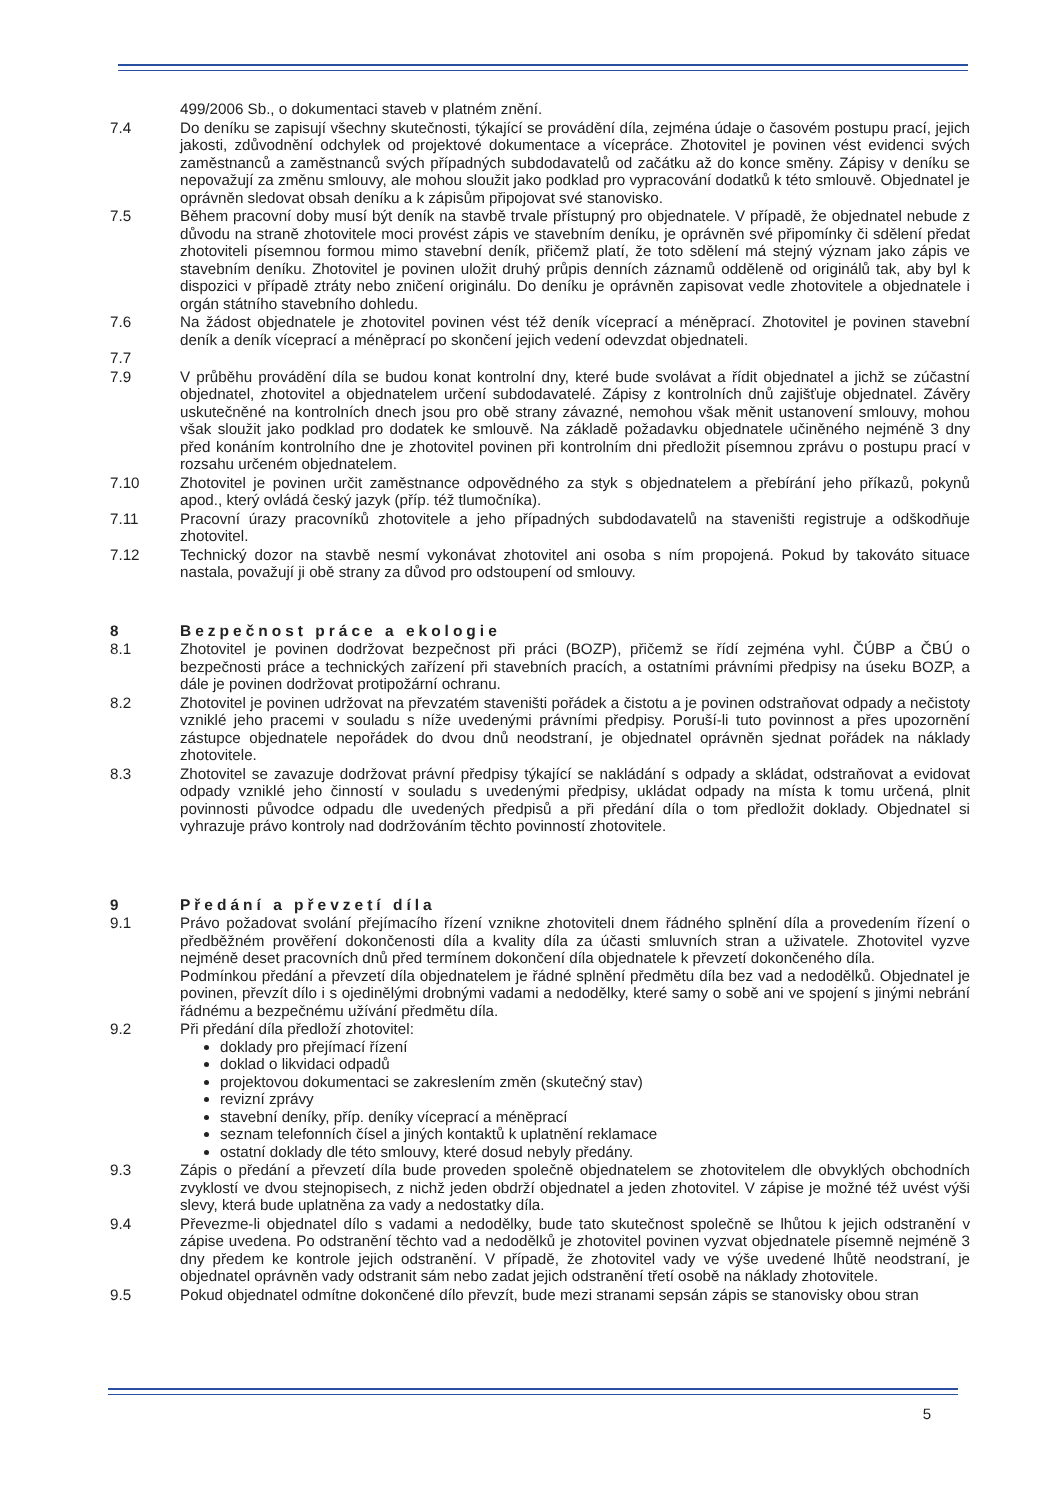499/2006 Sb., o dokumentaci staveb v platném znění.
7.4 Do deníku se zapisují všechny skutečnosti, týkající se provádění díla, zejména údaje o časovém postupu prací, jejich jakosti, zdůvodnění odchylek od projektové dokumentace a vícepráce. Zhotovitel je povinen vést evidenci svých zaměstnanců a zaměstnanců svých případných subdodavatelů od začátku až do konce směny. Zápisy v deníku se nepovažují za změnu smlouvy, ale mohou sloužit jako podklad pro vypracování dodatků k této smlouvě. Objednatel je oprávněn sledovat obsah deníku a k zápisům připojovat své stanovisko.
7.5 Během pracovní doby musí být deník na stavbě trvale přístupný pro objednatele. V případě, že objednatel nebude z důvodu na straně zhotovitele moci provést zápis ve stavebním deníku, je oprávněn své připomínky či sdělení předat zhotoviteli písemnou formou mimo stavební deník, přičemž platí, že toto sdělení má stejný význam jako zápis ve stavebním deníku. Zhotovitel je povinen uložit druhý průpis denních záznamů odděleně od originálů tak, aby byl k dispozici v případě ztráty nebo zničení originálu. Do deníku je oprávněn zapisovat vedle zhotovitele a objednatele i orgán státního stavebního dohledu.
7.6 Na žádost objednatele je zhotovitel povinen vést též deník víceprací a méněprací. Zhotovitel je povinen stavební deník a deník víceprací a méněprací po skončení jejich vedení odevzdat objednateli.
7.7
7.9 V průběhu provádění díla se budou konat kontrolní dny, které bude svolávat a řídit objednatel a jichž se zúčastní objednatel, zhotovitel a objednatelem určení subdodavatelé. Zápisy z kontrolních dnů zajišťuje objednatel. Závěry uskutečněné na kontrolních dnech jsou pro obě strany závazné, nemohou však měnit ustanovení smlouvy, mohou však sloužit jako podklad pro dodatek ke smlouvě. Na základě požadavku objednatele učiněného nejméně 3 dny před konáním kontrolního dne je zhotovitel povinen při kontrolním dni předložit písemnou zprávu o postupu prací v rozsahu určeném objednatelem.
7.10 Zhotovitel je povinen určit zaměstnance odpovědného za styk s objednatelem a přebírání jeho příkazů, pokynů apod., který ovládá český jazyk (příp. též tlumočníka).
7.11 Pracovní úrazy pracovníků zhotovitele a jeho případných subdodavatelů na staveništi registruje a odškodňuje zhotovitel.
7.12 Technický dozor na stavbě nesmí vykonávat zhotovitel ani osoba s ním propojená. Pokud by takováto situace nastala, považují ji obě strany za důvod pro odstoupení od smlouvy.
8 Bezpečnost práce a ekologie
8.1 Zhotovitel je povinen dodržovat bezpečnost při práci (BOZP), přičemž se řídí zejména vyhl. ČÚBP a ČBÚ o bezpečnosti práce a technických zařízení při stavebních pracích, a ostatními právními předpisy na úseku BOZP, a dále je povinen dodržovat protipožární ochranu.
8.2 Zhotovitel je povinen udržovat na převzatém staveništi pořádek a čistotu a je povinen odstraňovat odpady a nečistoty vzniklé jeho pracemi v souladu s níže uvedenými právními předpisy. Poruší-li tuto povinnost a přes upozornění zástupce objednatele nepořádek do dvou dnů neodstraní, je objednatel oprávněn sjednat pořádek na náklady zhotovitele.
8.3 Zhotovitel se zavazuje dodržovat právní předpisy týkající se nakládání s odpady a skládat, odstraňovat a evidovat odpady vzniklé jeho činností v souladu s uvedenými předpisy, ukládat odpady na místa k tomu určená, plnit povinnosti původce odpadu dle uvedených předpisů a při předání díla o tom předložit doklady. Objednatel si vyhrazuje právo kontroly nad dodržováním těchto povinností zhotovitele.
9 Předání a převzetí díla
9.1 Právo požadovat svolání přejímacího řízení vznikne zhotoviteli dnem řádného splnění díla a provedením řízení o předběžném prověření dokončenosti díla a kvality díla za účasti smluvních stran a uživatele. Zhotovitel vyzve nejméně deset pracovních dnů před termínem dokončení díla objednatele k převzetí dokončeného díla.
Podmínkou předání a převzetí díla objednatelem je řádné splnění předmětu díla bez vad a nedodělků. Objednatel je povinen, převzít dílo i s ojedinělými drobnými vadami a nedodělky, které samy o sobě ani ve spojení s jinými nebrání řádnému a bezpečnému užívání předmětu díla.
9.2 Při předání díla předloží zhotovitel:
doklady pro přejímací řízení
doklad o likvidaci odpadů
projektovou dokumentaci se zakreslením změn (skutečný stav)
revizní zprávy
stavební deníky, příp. deníky víceprací a méněprací
seznam telefonních čísel a jiných kontaktů k uplatnění reklamace
ostatní doklady dle této smlouvy, které dosud nebyly předány.
9.3 Zápis o předání a převzetí díla bude proveden společně objednatelem se zhotovitelem dle obvyklých obchodních zvyklostí ve dvou stejnopisech, z nichž jeden obdrží objednatel a jeden zhotovitel. V zápise je možné též uvést výši slevy, která bude uplatněna za vady a nedostatky díla.
9.4 Převezme-li objednatel dílo s vadami a nedodělky, bude tato skutečnost společně se lhůtou k jejich odstranění v zápise uvedena. Po odstranění těchto vad a nedodělků je zhotovitel povinen vyzvat objednatele písemně nejméně 3 dny předem ke kontrole jejich odstranění. V případě, že zhotovitel vady ve výše uvedené lhůtě neodstraní, je objednatel oprávněn vady odstranit sám nebo zadat jejich odstranění třetí osobě na náklady zhotovitele.
9.5 Pokud objednatel odmítne dokončené dílo převzít, bude mezi stranami sepsán zápis se stanovisky obou stran
5